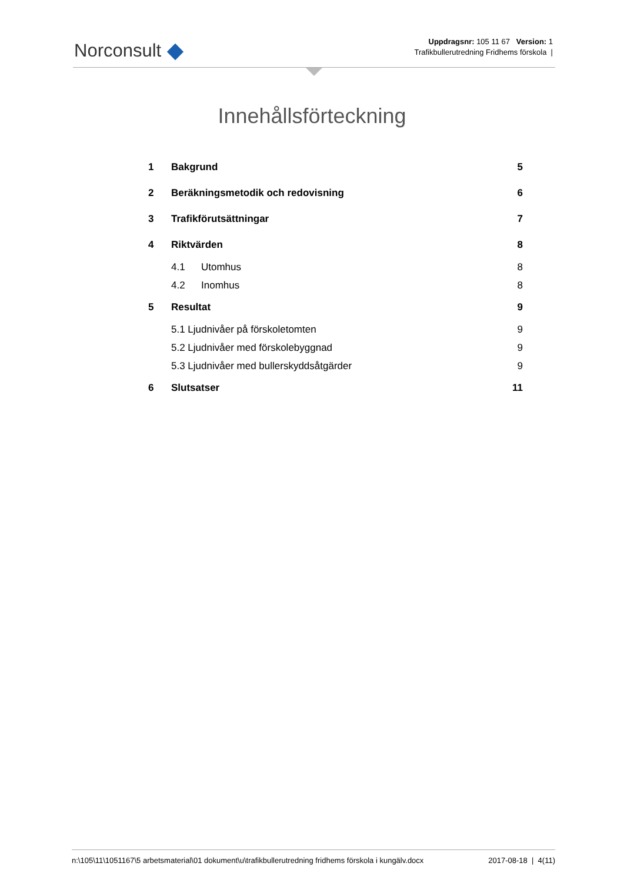Norconsult
Uppdragsnr: 105 11 67 Version: 1
Trafikbullerutredning Fridhems förskola |
Innehållsförteckning
1 Bakgrund 5
2 Beräkningsmetodik och redovisning 6
3 Trafikförutsättningar 7
4 Riktvärden 8
4.1 Utomhus 8
4.2 Inomhus 8
5 Resultat 9
5.1 Ljudnivåer på förskoletomten 9
5.2 Ljudnivåer med förskolebyggnad 9
5.3 Ljudnivåer med bullerskyddsåtgärder 9
6 Slutsatser 11
n:\105\11\1051167\5 arbetsmaterial\01 dokument\u\trafikbullerutredning fridhems förskola i kungälv.docx 2017-08-18 | 4(11)